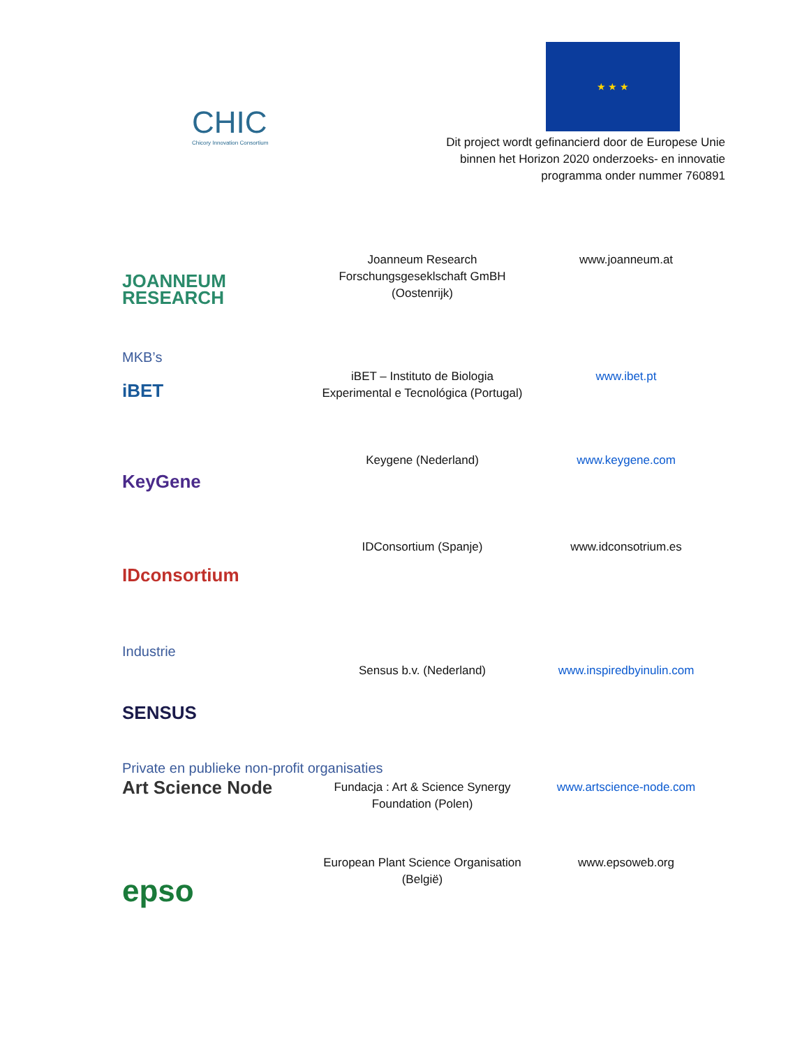CHIC
Chicory Innovation Consortium
★ ★ ★
Dit project wordt gefinancierd door de Europese Unie
binnen het Horizon 2020 onderzoeks- en innovatie
programma onder nummer 760891
| JOANNEUM RESEARCH | Joanneum Research Forschungsgeseklschaft GmBH (Oostenrijk) | www.joanneum.at |
MKB’s
| iBET | iBET – Instituto de Biologia Experimental e Tecnológica (Portugal) | www.ibet.pt |
| KeyGene | Keygene (Nederland) | www.keygene.com |
| IDconsortium | IDConsortium (Spanje) | www.idconsotrium.es |
Industrie
| SENSUS | Sensus b.v. (Nederland) | www.inspiredbyinulin.com |
Private en publieke non-profit organisaties
| Art Science Node | Fundacja : Art & Science Synergy Foundation (Polen) | www.artscience-node.com |
| epso | European Plant Science Organisation (België) | www.epsoweb.org |